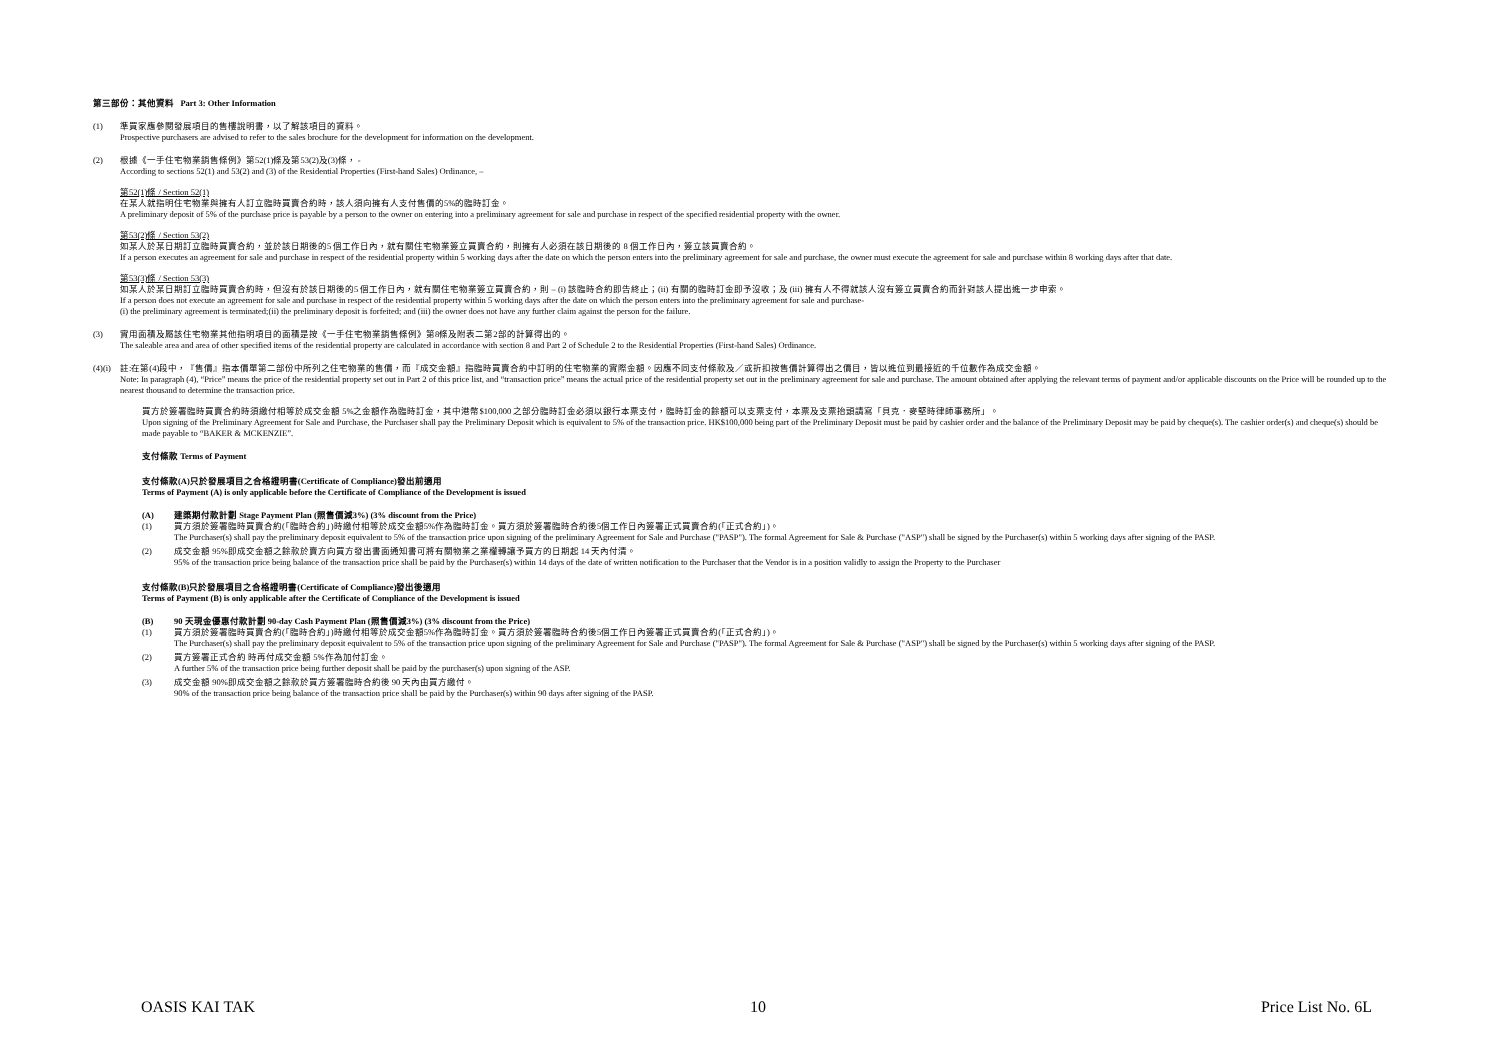第三部份：其他資料 Part 3: Other Information
(1) 準買家應參閱發展項目的售樓說明書，以了解該項目的資料。
Prospective purchasers are advised to refer to the sales brochure for the development for information on the development.
(2) 根據《一手住宅物業銷售條例》第52(1)條及第53(2)及(3)條， -
According to sections 52(1) and 53(2) and (3) of the Residential Properties (First-hand Sales) Ordinance, –
第52(1)條 / Section 52(1)
在某人就指明住宅物業與擁有人訂立臨時買賣合約時，該人須向擁有人支付售價的5%的臨時訂金。
A preliminary deposit of 5% of the purchase price is payable by a person to the owner on entering into a preliminary agreement for sale and purchase in respect of the specified residential property with the owner.
第53(2)條 / Section 53(2)
如某人於某日期訂立臨時買賣合約，並於該日期後的5 個工作日內，就有關住宅物業簽立買賣合約，則擁有人必須在該日期後的 8 個工作日內，簽立該買賣合約。
If a person executes an agreement for sale and purchase in respect of the residential property within 5 working days after the date on which the person enters into the preliminary agreement for sale and purchase, the owner must execute the agreement for sale and purchase within 8 working days after that date.
第53(3)條 / Section 53(3)
如某人於某日期訂立臨時買賣合約時，但沒有於該日期後的5 個工作日內，就有關住宅物業簽立買賣合約，則 – (i) 該臨時合約即告終止；(ii) 有關的臨時訂金即予沒收；及 (iii) 擁有人不得就該人沒有簽立買賣合約而針對該人提出進一步申索。
If a person does not execute an agreement for sale and purchase in respect of the residential property within 5 working days after the date on which the person enters into the preliminary agreement for sale and purchase-
(i) the preliminary agreement is terminated;(ii) the preliminary deposit is forfeited; and (iii) the owner does not have any further claim against the person for the failure.
(3) 實用面積及屬該住宅物業其他指明項目的面積是按《一手住宅物業銷售條例》第8條及附表二第2部的計算得出的。
The saleable area and area of other specified items of the residential property are calculated in accordance with section 8 and Part 2 of Schedule 2 to the Residential Properties (First-hand Sales) Ordinance.
(4)(i)
註:在第(4)段中，『售價』指本價單第二部份中所列之住宅物業的售價，而『成交金額』指臨時買賣合約中訂明的住宅物業的實際金額。因應不同支付條款及／或折扣按售價計算得出之價目，皆以進位到最接近的千位數作為成交金額。
Note: In paragraph (4), “Price” means the price of the residential property set out in Part 2 of this price list, and “transaction price” means the actual price of the residential property set out in the preliminary agreement for sale and purchase. The amount obtained after applying the relevant terms of payment and/or applicable discounts on the Price will be rounded up to the nearest thousand to determine the transaction price.
買方於簽署臨時買賣合約時須繳付相等於成交金額 5%之金額作為臨時訂金，其中港幣$100,000 之部分臨時訂金必須以銀行本票支付，臨時訂金的餘額可以支票支付，本票及支票抬頭請寫「貝克．麥堅時律師事務所」。
Upon signing of the Preliminary Agreement for Sale and Purchase, the Purchaser shall pay the Preliminary Deposit which is equivalent to 5% of the transaction price. HK$100,000 being part of the Preliminary Deposit must be paid by cashier order and the balance of the Preliminary Deposit may be paid by cheque(s). The cashier order(s) and cheque(s) should be made payable to “BAKER & MCKENZIE”.
支付條款 Terms of Payment
支付條款(A)只於發展項目之合格證明書(Certificate of Compliance)發出前適用
Terms of Payment (A) is only applicable before the Certificate of Compliance of the Development is issued
(A) 建築期付款計劃 Stage Payment Plan (照售價減3%) (3% discount from the Price)
(1) 買方須於簽署臨時買賣合約(「臨時合約」)時繳付相等於成交金額5%作為臨時訂金。買方須於簽署臨時合約後5個工作日內簽署正式買賣合約(「正式合約」)。
The Purchaser(s) shall pay the preliminary deposit equivalent to 5% of the transaction price upon signing of the preliminary Agreement for Sale and Purchase ("PASP"). The formal Agreement for Sale & Purchase ("ASP") shall be signed by the Purchaser(s) within 5 working days after signing of the PASP.
(2) 成交金額 95%即成交金額之餘款於賣方向買方發出書面通知書可將有關物業之業權轉讓予買方的日期起 14 天內付清。
95% of the transaction price being balance of the transaction price shall be paid by the Purchaser(s) within 14 days of the date of written notification to the Purchaser that the Vendor is in a position validly to assign the Property to the Purchaser
支付條款(B)只於發展項目之合格證明書(Certificate of Compliance)發出後適用
Terms of Payment (B) is only applicable after the Certificate of Compliance of the Development is issued
(B) 90 天現金優惠付款計劃 90-day Cash Payment Plan (照售價減3%) (3% discount from the Price)
(1) 買方須於簽署臨時買賣合約(「臨時合約」)時繳付相等於成交金額5%作為臨時訂金。買方須於簽署臨時合約後5個工作日內簽署正式買賣合約(「正式合約」)。
The Purchaser(s) shall pay the preliminary deposit equivalent to 5% of the transaction price upon signing of the preliminary Agreement for Sale and Purchase ("PASP"). The formal Agreement for Sale & Purchase ("ASP") shall be signed by the Purchaser(s) within 5 working days after signing of the PASP.
(2) 買方簽署正式合約 時再付成交金額 5%作為加付訂金。
A further 5% of the transaction price being further deposit shall be paid by the purchaser(s) upon signing of the ASP.
(3) 成交金額 90%即成交金額之餘款於買方簽署臨時合約後 90 天內由買方繳付。
90% of the transaction price being balance of the transaction price shall be paid by the Purchaser(s) within 90 days after signing of the PASP.
OASIS KAI TAK 10 Price List No. 6L